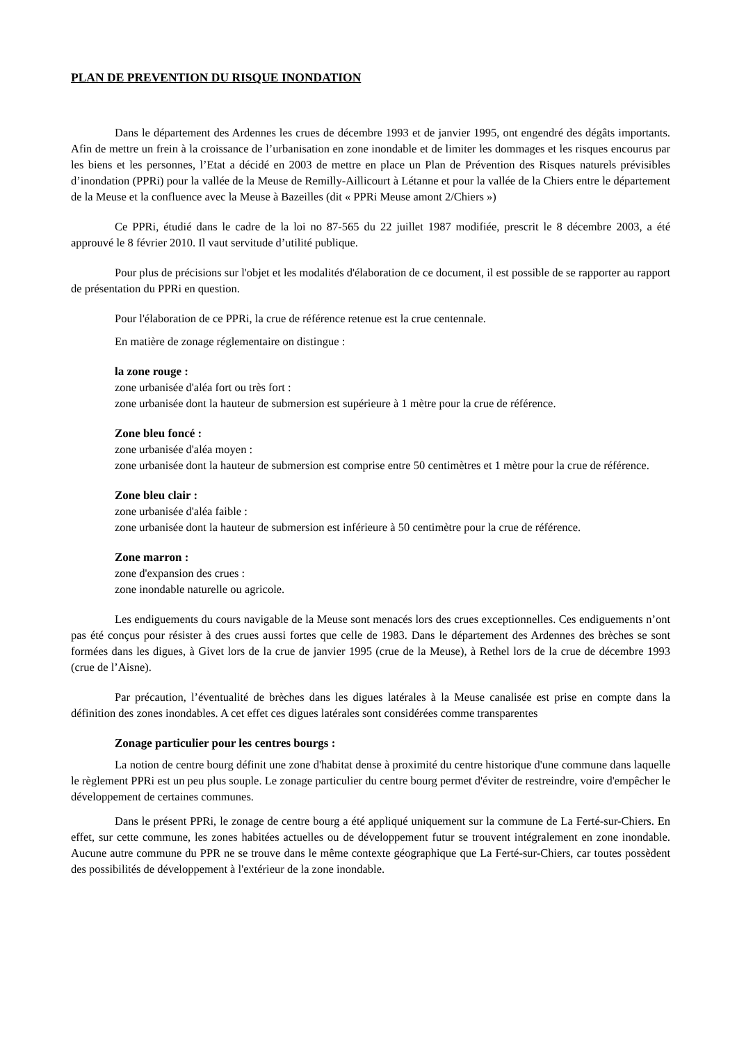PLAN DE PREVENTION DU RISQUE INONDATION
Dans le département des Ardennes les crues de décembre 1993 et de janvier 1995, ont engendré des dégâts importants. Afin de mettre un frein à la croissance de l’urbanisation en zone inondable et de limiter les dommages et les risques encourus par les biens et les personnes, l’Etat a décidé en 2003 de mettre en place un Plan de Prévention des Risques naturels prévisibles d’inondation (PPRi) pour la vallée de la Meuse de Remilly-Aillicourt à Létanne et pour la vallée de la Chiers entre le département de la Meuse et la confluence avec la Meuse à Bazeilles (dit « PPRi Meuse amont 2/Chiers »)
Ce PPRi, étudié dans le cadre de la loi no 87-565 du 22 juillet 1987 modifiée, prescrit le 8 décembre 2003, a été approuvé le 8 février 2010. Il vaut servitude d’utilité publique.
Pour plus de précisions sur l'objet et les modalités d'élaboration de ce document, il est possible de se rapporter au rapport de présentation du PPRi en question.
Pour l'élaboration de ce PPRi, la crue de référence retenue est la crue centennale.
En matière de zonage réglementaire on distingue :
la zone rouge :
zone urbanisée d'aléa fort ou très fort :
zone urbanisée dont la hauteur de submersion est supérieure à 1 mètre pour la crue de référence.
Zone bleu foncé :
zone urbanisée d'aléa moyen :
zone urbanisée dont la hauteur de submersion est comprise entre 50 centimètres et 1 mètre pour la crue de référence.
Zone bleu clair :
zone urbanisée d'aléa faible :
zone urbanisée dont la hauteur de submersion est inférieure à 50 centimètre pour la crue de référence.
Zone marron :
zone d'expansion des crues :
zone inondable naturelle ou agricole.
Les endiguements du cours navigable de la Meuse sont menacés lors des crues exceptionnelles. Ces endiguements n’ont pas été conçus pour résister à des crues aussi fortes que celle de 1983. Dans le département des Ardennes des brèches se sont formées dans les digues, à Givet lors de la crue de janvier 1995 (crue de la Meuse), à Rethel lors de la crue de décembre 1993 (crue de l’Aisne).
Par précaution, l’éventualité de brèches dans les digues latérales à la Meuse canalisée est prise en compte dans la définition des zones inondables. A cet effet ces digues latérales sont considérées comme transparentes
Zonage particulier pour les centres bourgs :
La notion de centre bourg définit une zone d'habitat dense à proximité du centre historique d'une commune dans laquelle le règlement PPRi est un peu plus souple. Le zonage particulier du centre bourg permet d'éviter de restreindre, voire d'empêcher le développement de certaines communes.
Dans le présent PPRi, le zonage de centre bourg a été appliqué uniquement sur la commune de La Ferté-sur-Chiers. En effet, sur cette commune, les zones habitées actuelles ou de développement futur se trouvent intégralement en zone inondable. Aucune autre commune du PPR ne se trouve dans le même contexte géographique que La Ferté-sur-Chiers, car toutes possèdent des possibilités de développement à l'extérieur de la zone inondable.